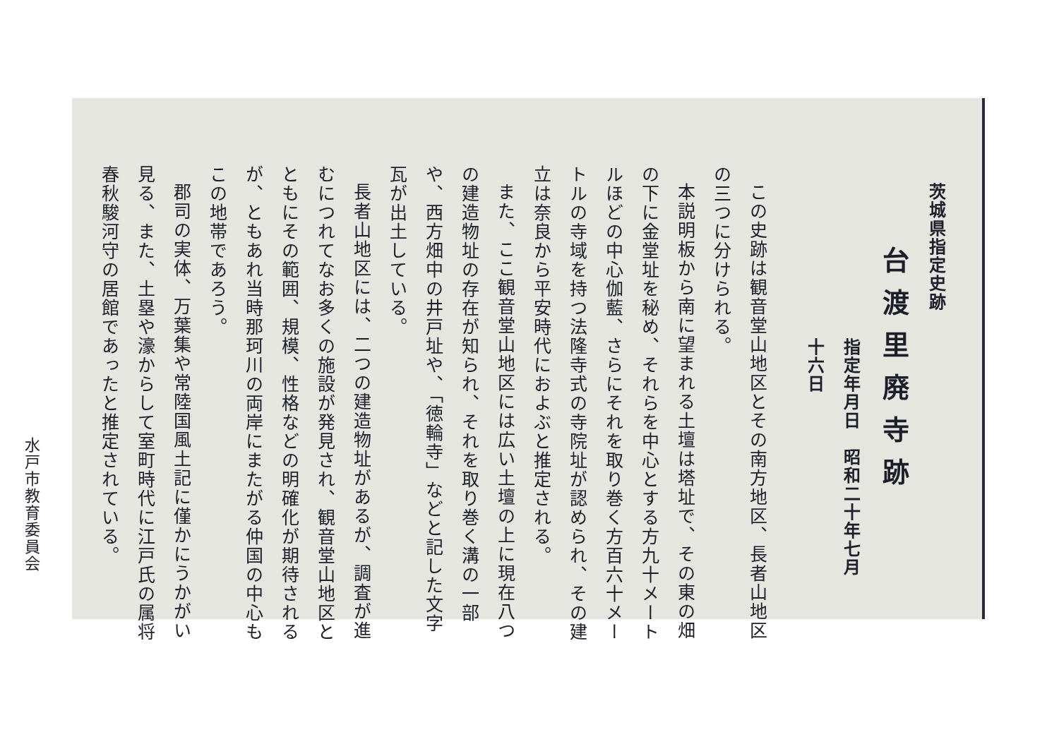茨城県指定史跡
台渡里廃寺跡
指定年月日　昭和二十年七月十六日
この史跡は観音堂山地区とその南方地区、長者山地区の三つに分けられる。
本説明板から南に望まれる土壇は塔址で、その東の畑の下に金堂址を秘め、それらを中心とする方九十メートルほどの中心伽藍、さらにそれを取り巻く方百六十メートルの寺域を持つ法隆寺式の寺院址が認められ、その建立は奈良から平安時代におよぶと推定される。
また、ここ観音堂山地区には広い土壇の上に現在八つの建造物址の存在が知られ、それを取り巻く溝の一部や、西方畑中の井戸址や、「徳輪寺」などと記した文字瓦が出土している。
長者山地区には、二つの建造物址があるが、調査が進むにつれてなお多くの施設が発見され、観音堂山地区とともにその範囲、規模、性格などの明確化が期待されるが、ともあれ当時那珂川の両岸にまたがる仲国の中心もこの地帯であろう。
郡司の実体、万葉集や常陸国風土記に僅かにうかがい見る、また、土塁や濠からして室町時代に江戸氏の属将春秋駿河守の居館であったと推定されている。
水戸市教育委員会